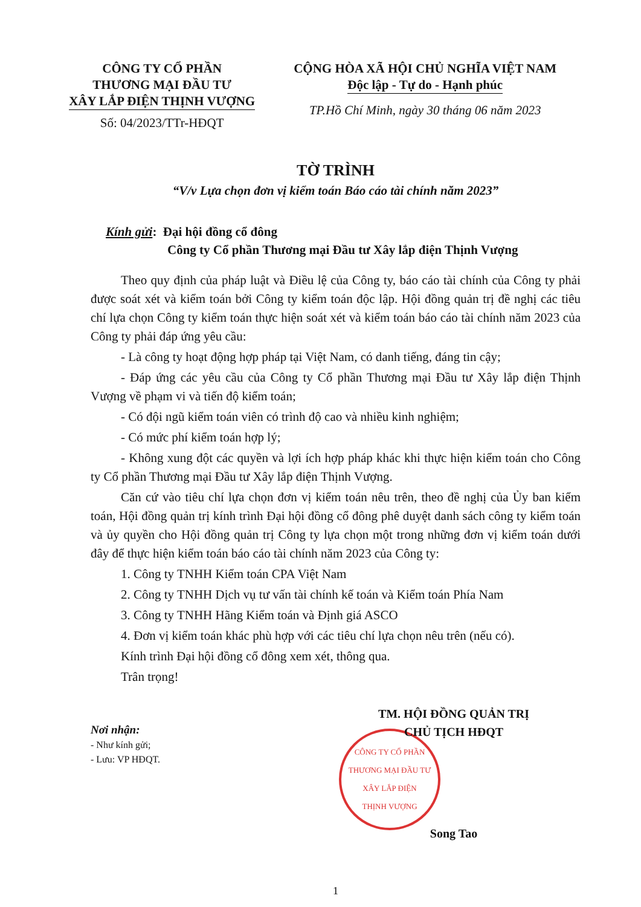CÔNG TY CỔ PHẦN
THƯƠNG MẠI ĐẦU TƯ
XÂY LẮP ĐIỆN THỊNH VƯỢNG
Số: 04/2023/TTr-HĐQT
CỘNG HÒA XÃ HỘI CHỦ NGHĨA VIỆT NAM
Độc lập - Tự do - Hạnh phúc
TP.Hồ Chí Minh, ngày 30 tháng 06 năm 2023
TỜ TRÌNH
“V/v Lựa chọn đơn vị kiểm toán Báo cáo tài chính năm 2023”
Kính gửi: Đại hội đồng cổ đông
Công ty Cổ phần Thương mại Đầu tư Xây lắp điện Thịnh Vượng
Theo quy định của pháp luật và Điều lệ của Công ty, báo cáo tài chính của Công ty phải được soát xét và kiểm toán bởi Công ty kiểm toán độc lập. Hội đồng quản trị đề nghị các tiêu chí lựa chọn Công ty kiểm toán thực hiện soát xét và kiểm toán báo cáo tài chính năm 2023 của Công ty phải đáp ứng yêu cầu:
- Là công ty hoạt động hợp pháp tại Việt Nam, có danh tiếng, đáng tin cậy;
- Đáp ứng các yêu cầu của Công ty Cổ phần Thương mại Đầu tư Xây lắp điện Thịnh Vượng về phạm vi và tiến độ kiểm toán;
- Có đội ngũ kiểm toán viên có trình độ cao và nhiều kinh nghiệm;
- Có mức phí kiểm toán hợp lý;
- Không xung đột các quyền và lợi ích hợp pháp khác khi thực hiện kiểm toán cho Công ty Cổ phần Thương mại Đầu tư Xây lắp điện Thịnh Vượng.
Căn cứ vào tiêu chí lựa chọn đơn vị kiểm toán nêu trên, theo đề nghị của Ủy ban kiểm toán, Hội đồng quản trị kính trình Đại hội đồng cổ đông phê duyệt danh sách công ty kiểm toán và ủy quyền cho Hội đồng quản trị Công ty lựa chọn một trong những đơn vị kiểm toán dưới đây để thực hiện kiểm toán báo cáo tài chính năm 2023 của Công ty:
1. Công ty TNHH Kiểm toán CPA Việt Nam
2. Công ty TNHH Dịch vụ tư vấn tài chính kế toán và Kiểm toán Phía Nam
3. Công ty TNHH Hãng Kiểm toán và Định giá ASCO
4. Đơn vị kiểm toán khác phù hợp với các tiêu chí lựa chọn nêu trên (nếu có).
Kính trình Đại hội đồng cổ đông xem xét, thông qua.
Trân trọng!
Nơi nhận:
- Như kính gửi;
- Lưu: VP HĐQT.
TM. HỘI ĐỒNG QUẢN TRỊ
CHỦ TỊCH HĐQT
CÔNG TY CỔ PHẦN
THƯƠNG MẠI ĐẦU TƯ
XÂY LẮP ĐIỆN
THỊNH VƯỢNG
Song Tao
1